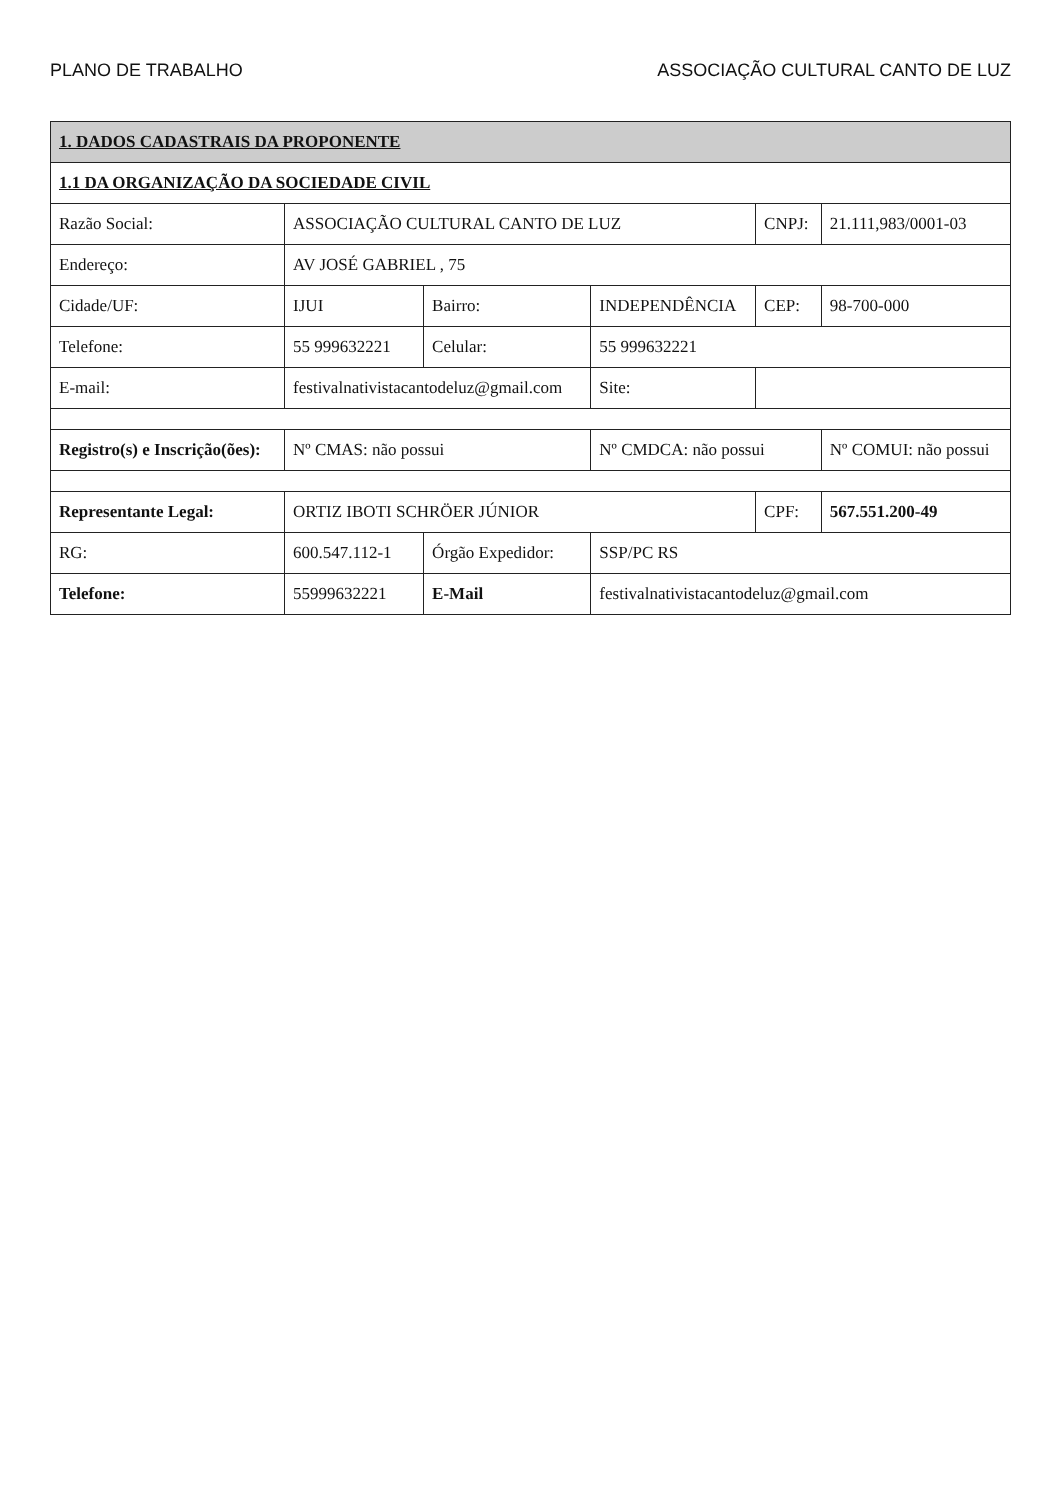PLANO DE TRABALHO ASSOCIAÇÃO CULTURAL CANTO DE LUZ
| 1. DADOS CADASTRAIS DA PROPONENTE | | | | | |
| --- | --- | --- | --- | --- | --- |
| 1.1 DA ORGANIZAÇÃO DA SOCIEDADE CIVIL | | | | | |
| Razão Social: | ASSOCIAÇÃO CULTURAL CANTO DE LUZ | | | CNPJ: | 21.111,983/0001-03 |
| Endereço: | AV JOSÉ GABRIEL , 75 | | | | |
| Cidade/UF: | IJUI | Bairro: | INDEPENDÊNCIA | CEP: | 98-700-000 |
| Telefone: | 55 999632221 | Celular: | 55 999632221 | | |
| E-mail: | festivalnativistacantodeluz@gmail.com | | Site: | | |
| Registro(s) e Inscrição(ões): | Nº CMAS: não possui | | Nº CMDCA: não possui | | Nº COMUI: não possui |
| Representante Legal: | ORTIZ IBOTI SCHRÖER JÚNIOR | | | CPF: | 567.551.200-49 |
| RG: | 600.547.112-1 | Órgão Expedidor: | SSP/PC RS | | |
| Telefone: | 55999632221 | E-Mail | festivalnativistacantodeluz@gmail.com | | |